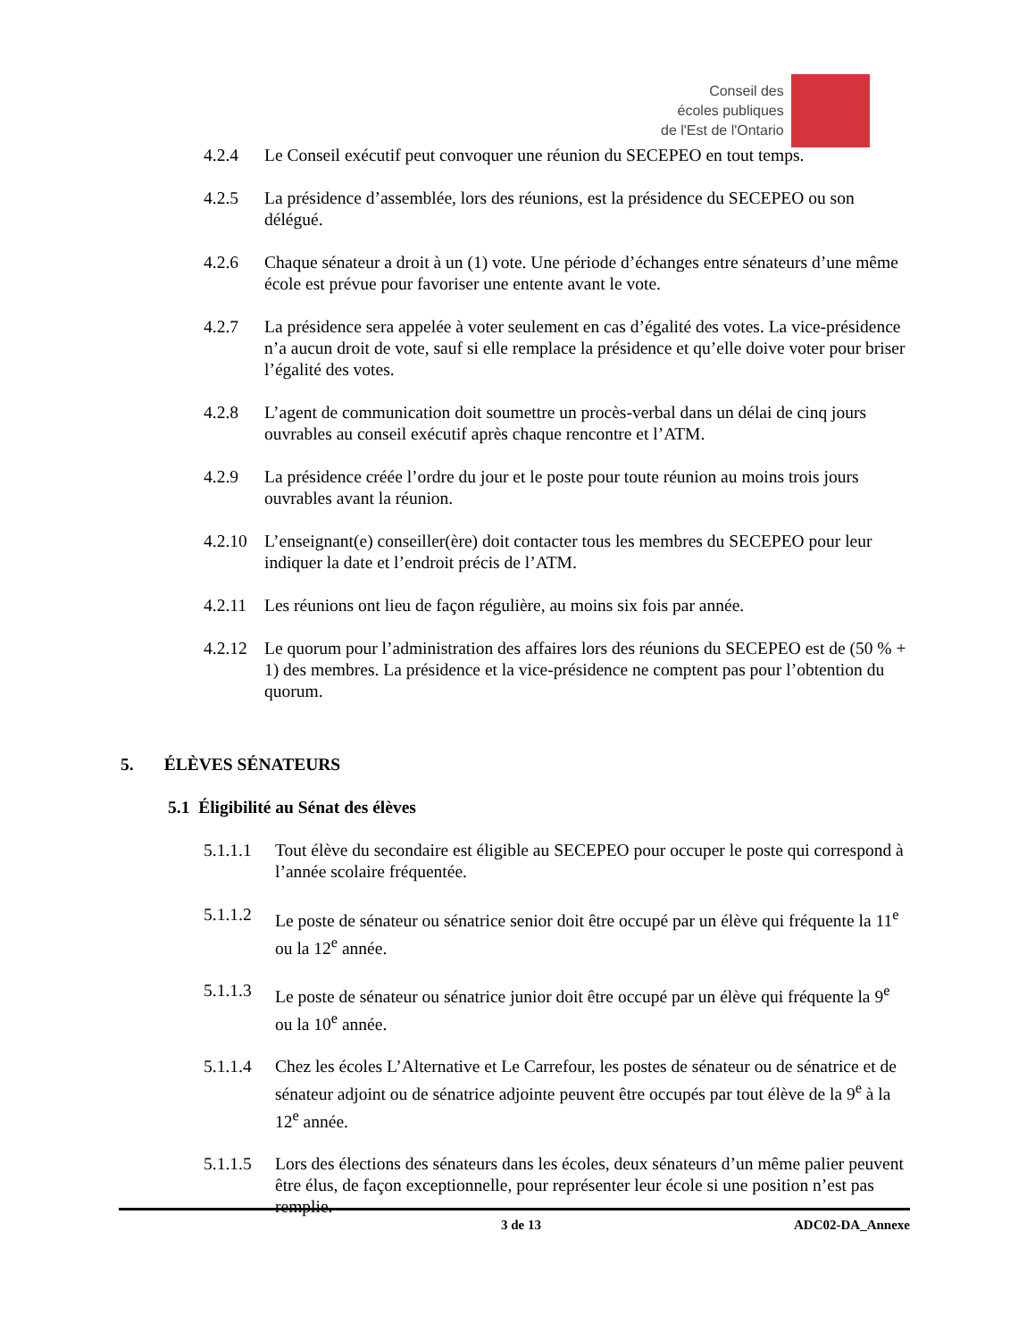Conseil des
écoles publiques
de l'Est de l'Ontario
4.2.4 Le Conseil exécutif peut convoquer une réunion du SECEPEO en tout temps.
4.2.5 La présidence d’assemblée, lors des réunions, est la présidence du SECEPEO ou son délégué.
4.2.6 Chaque sénateur a droit à un (1) vote. Une période d’échanges entre sénateurs d’une même école est prévue pour favoriser une entente avant le vote.
4.2.7 La présidence sera appelée à voter seulement en cas d’égalité des votes. La vice-présidence n’a aucun droit de vote, sauf si elle remplace la présidence et qu’elle doive voter pour briser l’égalité des votes.
4.2.8 L’agent de communication doit soumettre un procès-verbal dans un délai de cinq jours ouvrables au conseil exécutif après chaque rencontre et l’ATM.
4.2.9 La présidence créée l’ordre du jour et le poste pour toute réunion au moins trois jours ouvrables avant la réunion.
4.2.10
L’enseignant(e) conseiller(ère) doit contacter tous les membres du SECEPEO pour leur indiquer la date et l’endroit précis de l’ATM.
4.2.11
Les réunions ont lieu de façon régulière, au moins six fois par année.
4.2.12
Le quorum pour l’administration des affaires lors des réunions du SECEPEO est de (50 % + 1) des membres. La présidence et la vice-présidence ne comptent pas pour l’obtention du quorum.
5. ÉLÈVES SÉNATEURS
5.1 Éligibilité au Sénat des élèves
5.1.1.1
Tout élève du secondaire est éligible au SECEPEO pour occuper le poste qui correspond à l’année scolaire fréquentée.
5.1.1.2
Le poste de sénateur ou sénatrice senior doit être occupé par un élève qui fréquente la 11<sup>e</sup> ou la 12<sup>e</sup> année.
5.1.1.3
Le poste de sénateur ou sénatrice junior doit être occupé par un élève qui fréquente la 9<sup>e</sup> ou la 10<sup>e</sup> année.
5.1.1.4
Chez les écoles L’Alternative et Le Carrefour, les postes de sénateur ou de sénatrice et de sénateur adjoint ou de sénatrice adjointe peuvent être occupés par tout élève de la 9<sup>e</sup> à la 12<sup>e</sup> année.
5.1.1.5
Lors des élections des sénateurs dans les écoles, deux sénateurs d’un même palier peuvent être élus, de façon exceptionnelle, pour représenter leur école si une position n’est pas remplie.
3 de 13 ADC02-DA_Annexe